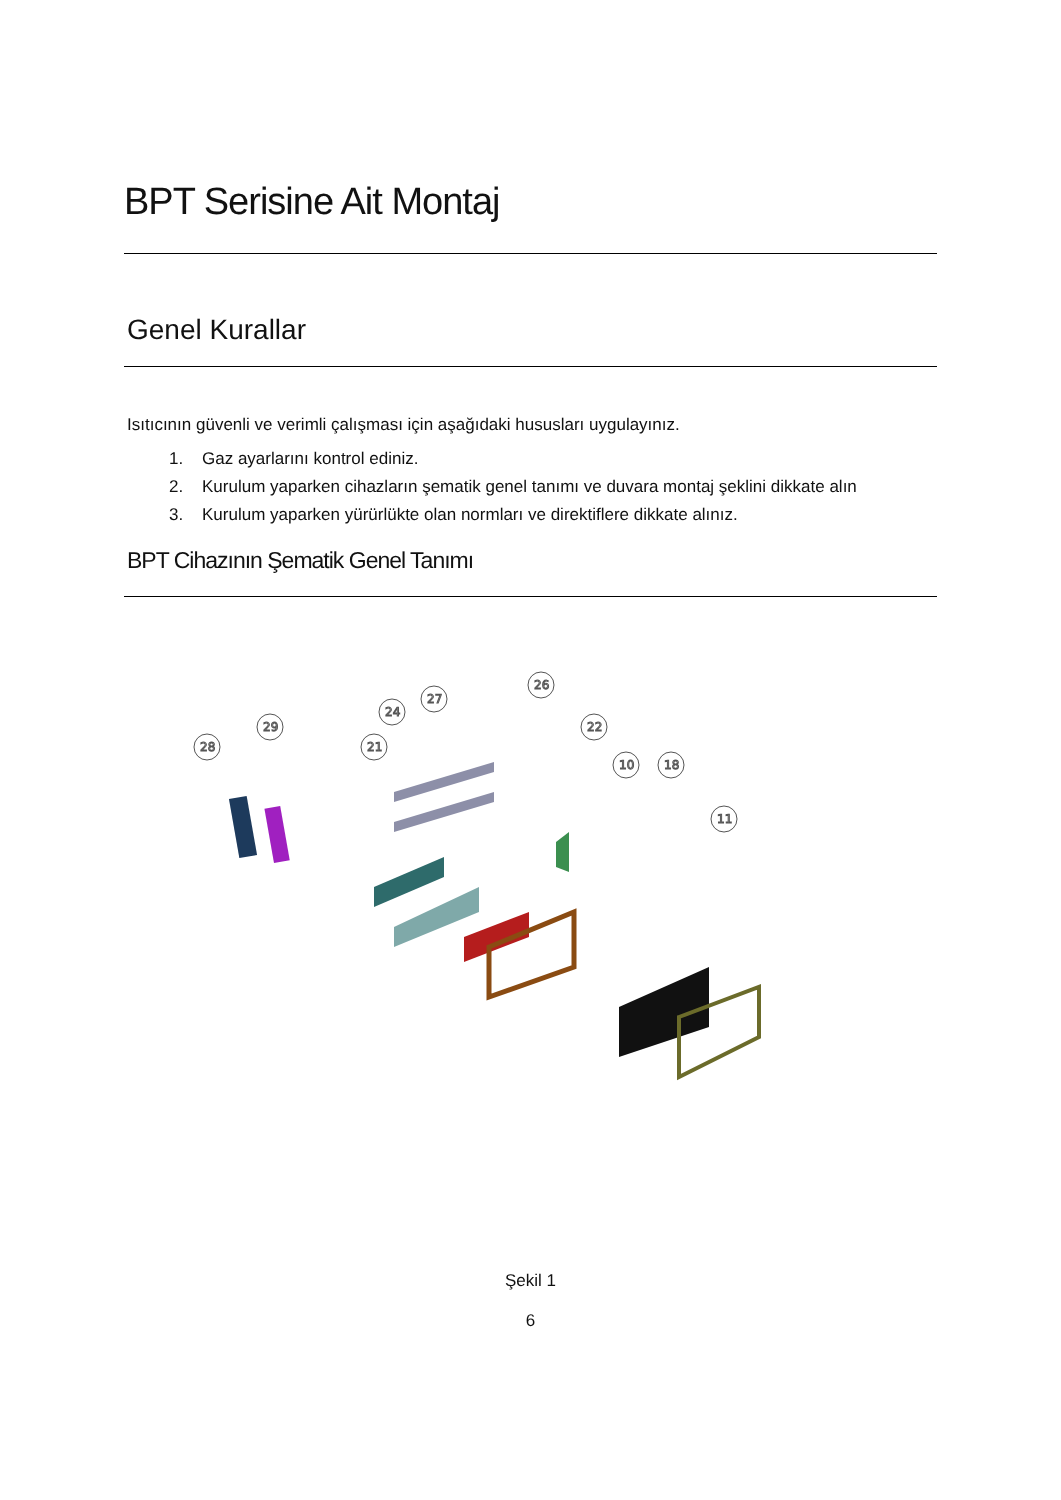BPT Serisine Ait Montaj
Genel Kurallar
Isıtıcının güvenli ve verimli çalışması için aşağıdaki hususları uygulayınız.
1. Gaz ayarlarını kontrol ediniz.
2. Kurulum yaparken cihazların şematik genel tanımı ve duvara montaj şeklini dikkate alın
3. Kurulum yaparken yürürlükte olan normları ve direktiflere dikkate alınız.
BPT Cihazının Şematik Genel Tanımı
28
29
21
24
27
26
22
10
18
11
Şekil 1
6